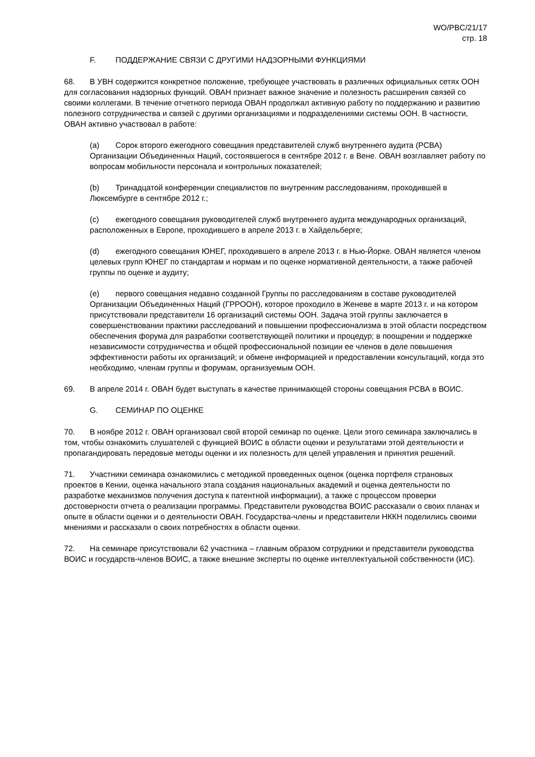WO/PBC/21/17
стр. 18
F. ПОДДЕРЖАНИЕ СВЯЗИ С ДРУГИМИ НАДЗОРНЫМИ ФУНКЦИЯМИ
68. В УВН содержится конкретное положение, требующее участвовать в различных официальных сетях ООН для согласования надзорных функций. ОВАН признает важное значение и полезность расширения связей со своими коллегами. В течение отчетного периода ОВАН продолжал активную работу по поддержанию и развитию полезного сотрудничества и связей с другими организациями и подразделениями системы ООН. В частности, ОВАН активно участвовал в работе:
(a) Сорок второго ежегодного совещания представителей служб внутреннего аудита (РСВА) Организации Объединенных Наций, состоявшегося в сентябре 2012 г. в Вене. ОВАН возглавляет работу по вопросам мобильности персонала и контрольных показателей;
(b) Тринадцатой конференции специалистов по внутренним расследованиям, проходившей в Люксембурге в сентябре 2012 г.;
(c) ежегодного совещания руководителей служб внутреннего аудита международных организаций, расположенных в Европе, проходившего в апреле 2013 г. в Хайдельберге;
(d) ежегодного совещания ЮНЕГ, проходившего в апреле 2013 г. в Нью-Йорке. ОВАН является членом целевых групп ЮНЕГ по стандартам и нормам и по оценке нормативной деятельности, а также рабочей группы по оценке и аудиту;
(e) первого совещания недавно созданной Группы по расследованиям в составе руководителей Организации Объединенных Наций (ГРРООН), которое проходило в Женеве в марте 2013 г. и на котором присутствовали представители 16 организаций системы ООН. Задача этой группы заключается в совершенствовании практики расследований и повышении профессионализма в этой области посредством обеспечения форума для разработки соответствующей политики и процедур; в поощрении и поддержке независимости сотрудничества и общей профессиональной позиции ее членов в деле повышения эффективности работы их организаций; и обмене информацией и предоставлении консультаций, когда это необходимо, членам группы и форумам, организуемым ООН.
69. В апреле 2014 г. ОВАН будет выступать в качестве принимающей стороны совещания РСВА в ВОИС.
G. СЕМИНАР ПО ОЦЕНКЕ
70. В ноябре 2012 г. ОВАН организовал свой второй семинар по оценке. Цели этого семинара заключались в том, чтобы ознакомить слушателей с функцией ВОИС в области оценки и результатами этой деятельности и пропагандировать передовые методы оценки и их полезность для целей управления и принятия решений.
71. Участники семинара ознакомились с методикой проведенных оценок (оценка портфеля страновых проектов в Кении, оценка начального этапа создания национальных академий и оценка деятельности по разработке механизмов получения доступа к патентной информации), а также с процессом проверки достоверности отчета о реализации программы. Представители руководства ВОИС рассказали о своих планах и опыте в области оценки и о деятельности ОВАН. Государства-члены и представители НККН поделились своими мнениями и рассказали о своих потребностях в области оценки.
72. На семинаре присутствовали 62 участника – главным образом сотрудники и представители руководства ВОИС и государств-членов ВОИС, а также внешние эксперты по оценке интеллектуальной собственности (ИС).